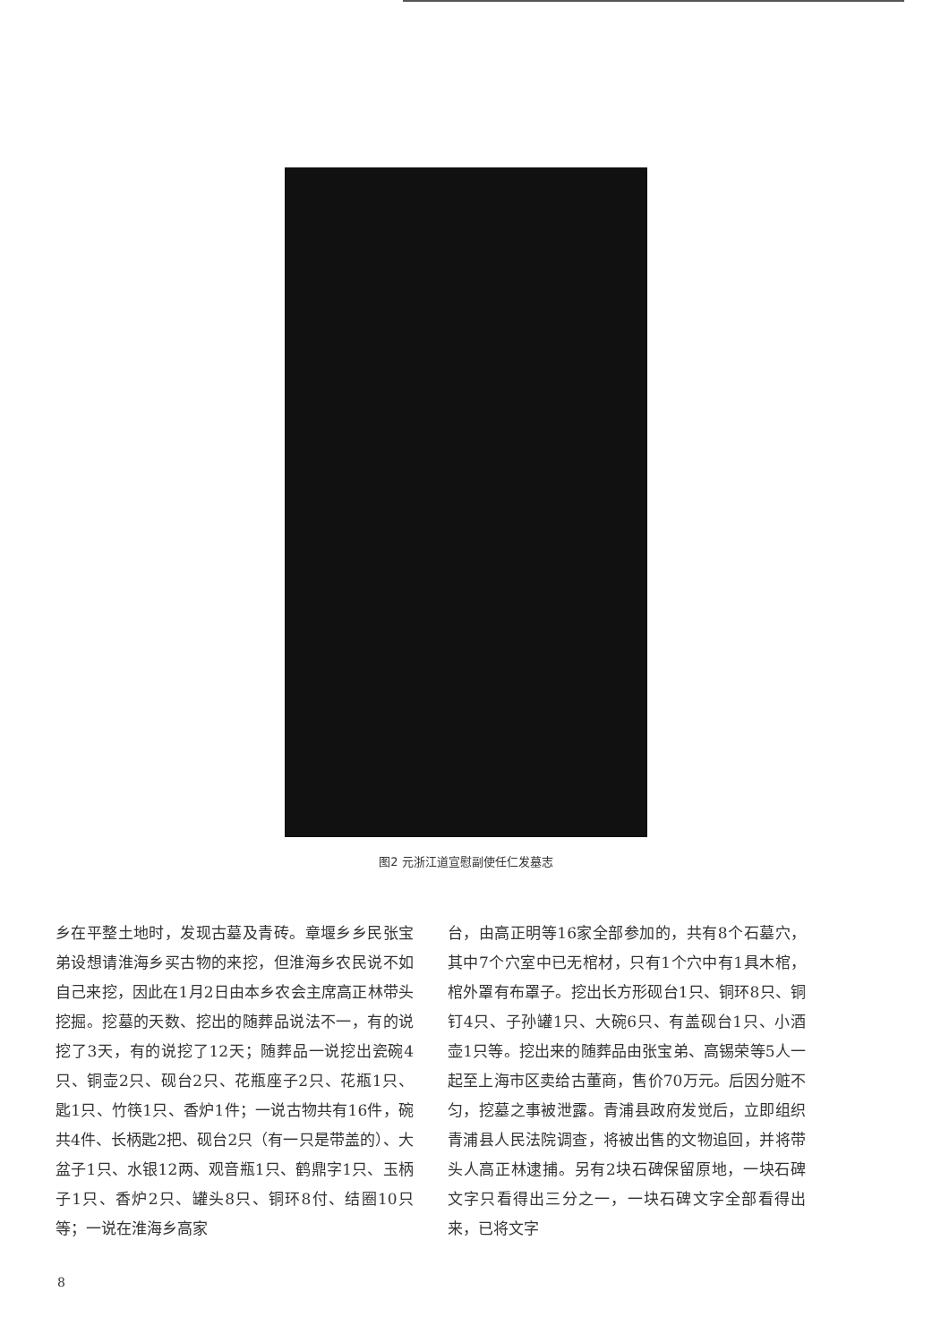图2 元浙江道宣慰副使任仁发墓志
乡在平整土地时，发现古墓及青砖。章堰乡乡民张宝弟设想请淮海乡买古物的来挖，但淮海乡农民说不如自己来挖，因此在1月2日由本乡农会主席高正林带头挖掘。挖墓的天数、挖出的随葬品说法不一，有的说挖了3天，有的说挖了12天；随葬品一说挖出瓷碗4只、铜壶2只、砚台2只、花瓶座子2只、花瓶1只、匙1只、竹筷1只、香炉1件；一说古物共有16件，碗共4件、长柄匙2把、砚台2只（有一只是带盖的）、大盆子1只、水银12两、观音瓶1只、鹤鼎字1只、玉柄子1只、香炉2只、罐头8只、铜环8付、结圈10只等；一说在淮海乡高家
台，由高正明等16家全部参加的，共有8个石墓穴，其中7个穴室中已无棺材，只有1个穴中有1具木棺，棺外罩有布罩子。挖出长方形砚台1只、铜环8只、铜钉4只、子孙罐1只、大碗6只、有盖砚台1只、小酒壶1只等。挖出来的随葬品由张宝弟、高锡荣等5人一起至上海市区卖给古董商，售价70万元。后因分赃不匀，挖墓之事被泄露。青浦县政府发觉后，立即组织青浦县人民法院调查，将被出售的文物追回，并将带头人高正林逮捕。另有2块石碑保留原地，一块石碑文字只看得出三分之一，一块石碑文字全部看得出来，已将文字
8